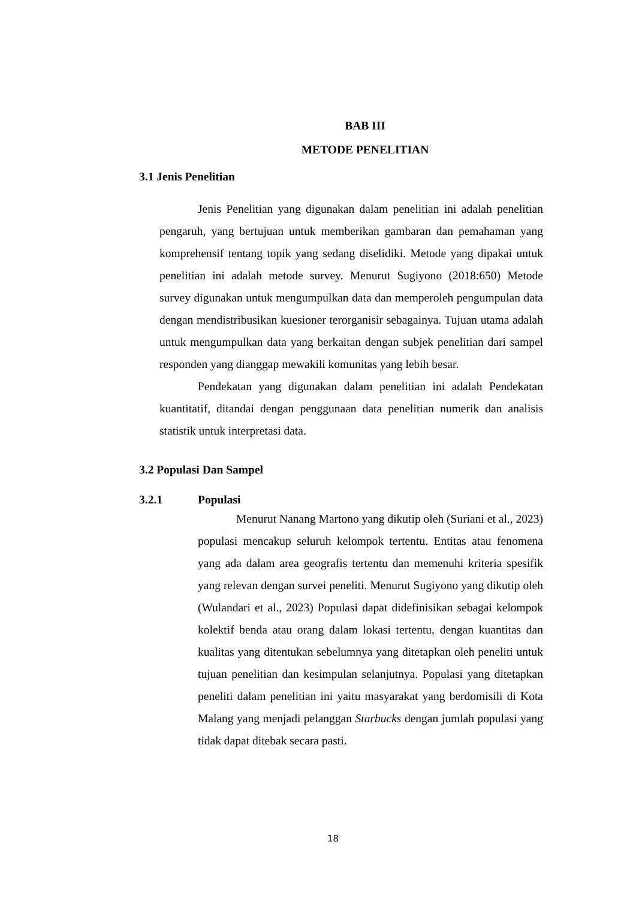BAB III
METODE PENELITIAN
3.1 Jenis Penelitian
Jenis Penelitian yang digunakan dalam penelitian ini adalah penelitian pengaruh, yang bertujuan untuk memberikan gambaran dan pemahaman yang komprehensif tentang topik yang sedang diselidiki. Metode yang dipakai untuk penelitian ini adalah metode survey. Menurut Sugiyono (2018:650) Metode survey digunakan untuk mengumpulkan data dan memperoleh pengumpulan data dengan mendistribusikan kuesioner terorganisir sebagainya. Tujuan utama adalah untuk mengumpulkan data yang berkaitan dengan subjek penelitian dari sampel responden yang dianggap mewakili komunitas yang lebih besar.
Pendekatan yang digunakan dalam penelitian ini adalah Pendekatan kuantitatif, ditandai dengan penggunaan data penelitian numerik dan analisis statistik untuk interpretasi data.
3.2 Populasi Dan Sampel
3.2.1 Populasi
Menurut Nanang Martono yang dikutip oleh (Suriani et al., 2023) populasi mencakup seluruh kelompok tertentu. Entitas atau fenomena yang ada dalam area geografis tertentu dan memenuhi kriteria spesifik yang relevan dengan survei peneliti. Menurut Sugiyono yang dikutip oleh (Wulandari et al., 2023) Populasi dapat didefinisikan sebagai kelompok kolektif benda atau orang dalam lokasi tertentu, dengan kuantitas dan kualitas yang ditentukan sebelumnya yang ditetapkan oleh peneliti untuk tujuan penelitian dan kesimpulan selanjutnya. Populasi yang ditetapkan peneliti dalam penelitian ini yaitu masyarakat yang berdomisili di Kota Malang yang menjadi pelanggan Starbucks dengan jumlah populasi yang tidak dapat ditebak secara pasti.
18